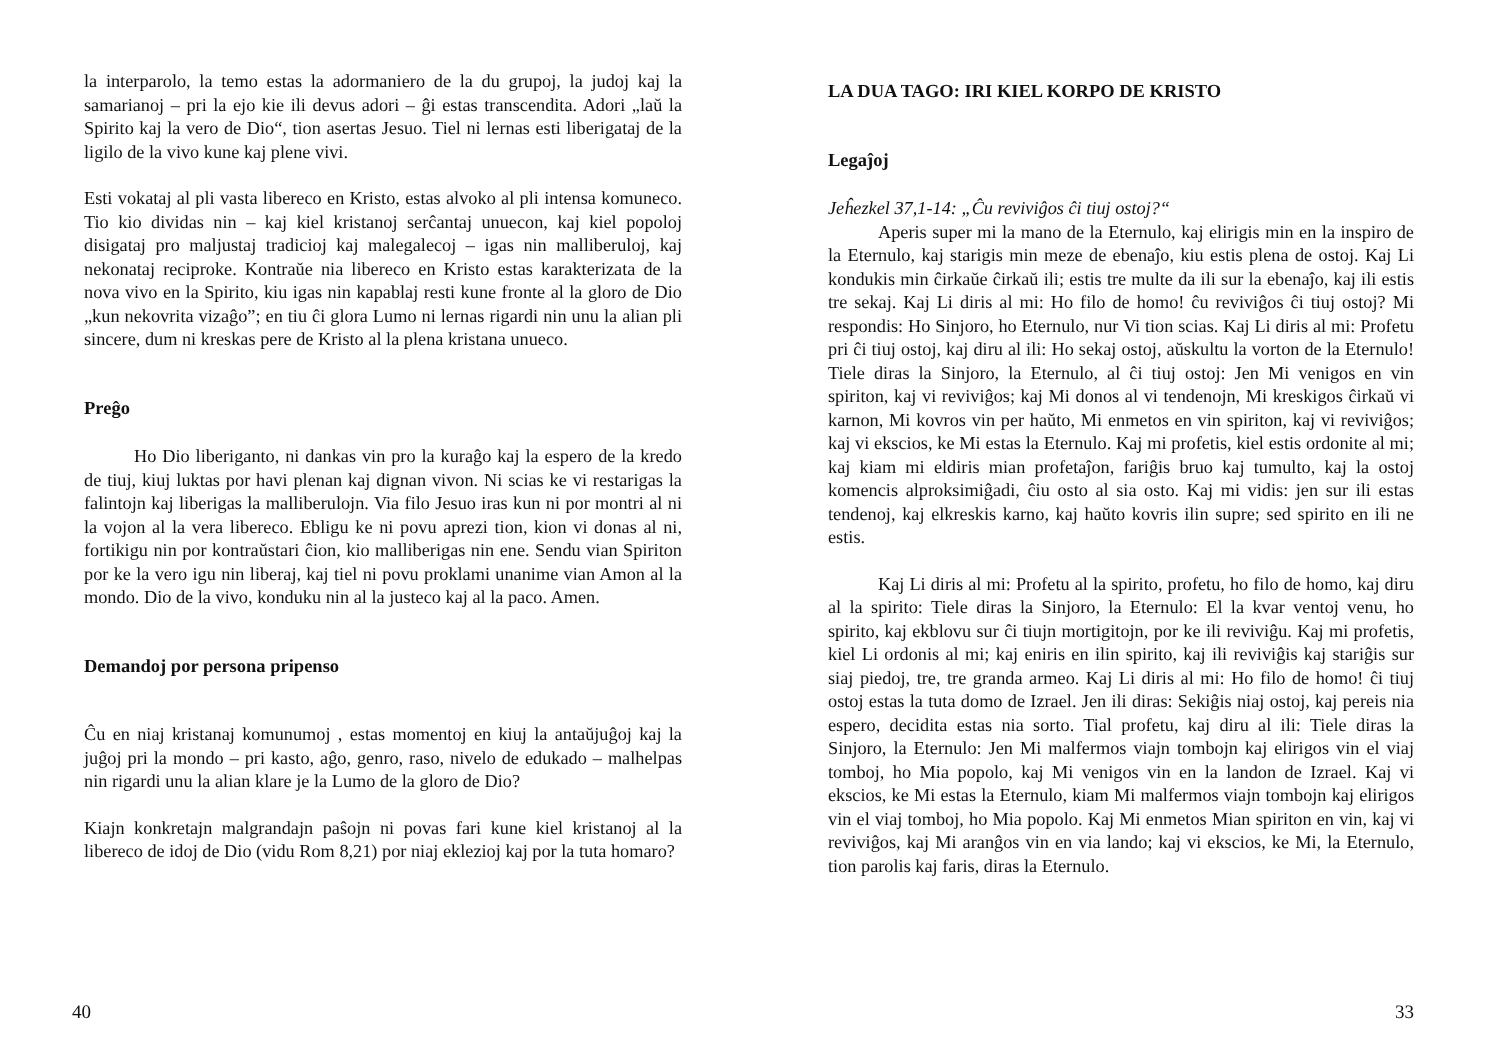la interparolo, la temo estas la adormaniero de la du grupoj, la judoj kaj la samarianoj – pri la ejo kie ili devus adori – ĝi estas transcendita. Adori „laŭ la Spirito kaj la vero de Dio“, tion asertas Jesuo. Tiel ni lernas esti liberigataj de la ligilo de la vivo kune kaj plene vivi.
Esti vokataj al pli vasta libereco en Kristo, estas alvoko al pli intensa komuneco. Tio kio dividas nin – kaj kiel kristanoj serĉantaj unuecon, kaj kiel popoloj disigataj pro maljustaj tradicioj kaj malegalecoj – igas nin malliberuloj, kaj nekonataj reciproke. Kontraŭe nia libereco en Kristo estas karakterizata de la nova vivo en la Spirito, kiu igas nin kapablaj resti kune fronte al la gloro de Dio „kun nekovrita vizaĝo”; en tiu ĉi glora Lumo ni lernas rigardi nin unu la alian pli sincere, dum ni kreskas pere de Kristo al la plena kristana unueco.
Preĝo
Ho Dio liberiganto, ni dankas vin pro la kuraĝo kaj la espero de la kredo de tiuj, kiuj luktas por havi plenan kaj dignan vivon. Ni scias ke vi restarigas la falintojn kaj liberigas la malliberulojn. Via filo Jesuo iras kun ni por montri al ni la vojon al la vera libereco. Ebligu ke ni povu aprezi tion, kion vi donas al ni, fortikigu nin por kontraŭstari ĉion, kio malliberigas nin ene. Sendu vian Spiriton por ke la vero igu nin liberaj, kaj tiel ni povu proklami unanime vian Amon al la mondo. Dio de la vivo, konduku nin al la justeco kaj al la paco. Amen.
Demandoj por persona pripenso
Ĉu en niaj kristanaj komunumoj , estas momentoj en kiuj la antaŭjuĝoj kaj la juĝoj pri la mondo – pri kasto, aĝo, genro, raso, nivelo de edukado – malhelpas nin rigardi unu la alian klare je la Lumo de la gloro de Dio?
Kiajn konkretajn malgrandajn paŝojn ni povas fari kune kiel kristanoj al la libereco de idoj de Dio (vidu Rom 8,21) por niaj eklezioj kaj por la tuta homaro?
40
LA DUA TAGO: IRI KIEL KORPO DE KRISTO
Legaĵoj
Jeĥezkel 37,1-14: „Ĉu reviviĝos ĉi tiuj ostoj?“
Aperis super mi la mano de la Eternulo, kaj elirigis min en la inspiro de la Eternulo, kaj starigis min meze de ebenaĵo, kiu estis plena de ostoj. Kaj Li kondukis min ĉirkaŭe ĉirkaŭ ili; estis tre multe da ili sur la ebenaĵo, kaj ili estis tre sekaj. Kaj Li diris al mi: Ho filo de homo! ĉu reviviĝos ĉi tiuj ostoj? Mi respondis: Ho Sinjoro, ho Eternulo, nur Vi tion scias. Kaj Li diris al mi: Profetu pri ĉi tiuj ostoj, kaj diru al ili: Ho sekaj ostoj, aŭskultu la vorton de la Eternulo! Tiele diras la Sinjoro, la Eternulo, al ĉi tiuj ostoj: Jen Mi venigos en vin spiriton, kaj vi reviviĝos; kaj Mi donos al vi tendenojn, Mi kreskigos ĉirkaŭ vi karnon, Mi kovros vin per haŭto, Mi enmetos en vin spiriton, kaj vi reviviĝos; kaj vi ekscios, ke Mi estas la Eternulo. Kaj mi profetis, kiel estis ordonite al mi; kaj kiam mi eldiris mian profetaĵon, fariĝis bruo kaj tumulto, kaj la ostoj komencis alproksimiĝadi, ĉiu osto al sia osto. Kaj mi vidis: jen sur ili estas tendenoj, kaj elkreskis karno, kaj haŭto kovris ilin supre; sed spirito en ili ne estis.
Kaj Li diris al mi: Profetu al la spirito, profetu, ho filo de homo, kaj diru al la spirito: Tiele diras la Sinjoro, la Eternulo: El la kvar ventoj venu, ho spirito, kaj ekblovu sur ĉi tiujn mortigitojn, por ke ili reviviĝu. Kaj mi profetis, kiel Li ordonis al mi; kaj eniris en ilin spirito, kaj ili reviviĝis kaj stariĝis sur siaj piedoj, tre, tre granda armeo. Kaj Li diris al mi: Ho filo de homo! ĉi tiuj ostoj estas la tuta domo de Izrael. Jen ili diras: Sekiĝis niaj ostoj, kaj pereis nia espero, decidita estas nia sorto. Tial profetu, kaj diru al ili: Tiele diras la Sinjoro, la Eternulo: Jen Mi malfermos viajn tombojn kaj elirigos vin el viaj tomboj, ho Mia popolo, kaj Mi venigos vin en la landon de Izrael. Kaj vi ekscios, ke Mi estas la Eternulo, kiam Mi malfermos viajn tombojn kaj elirigos vin el viaj tomboj, ho Mia popolo. Kaj Mi enmetos Mian spiriton en vin, kaj vi reviviĝos, kaj Mi aranĝos vin en via lando; kaj vi ekscios, ke Mi, la Eternulo, tion parolis kaj faris, diras la Eternulo.
33